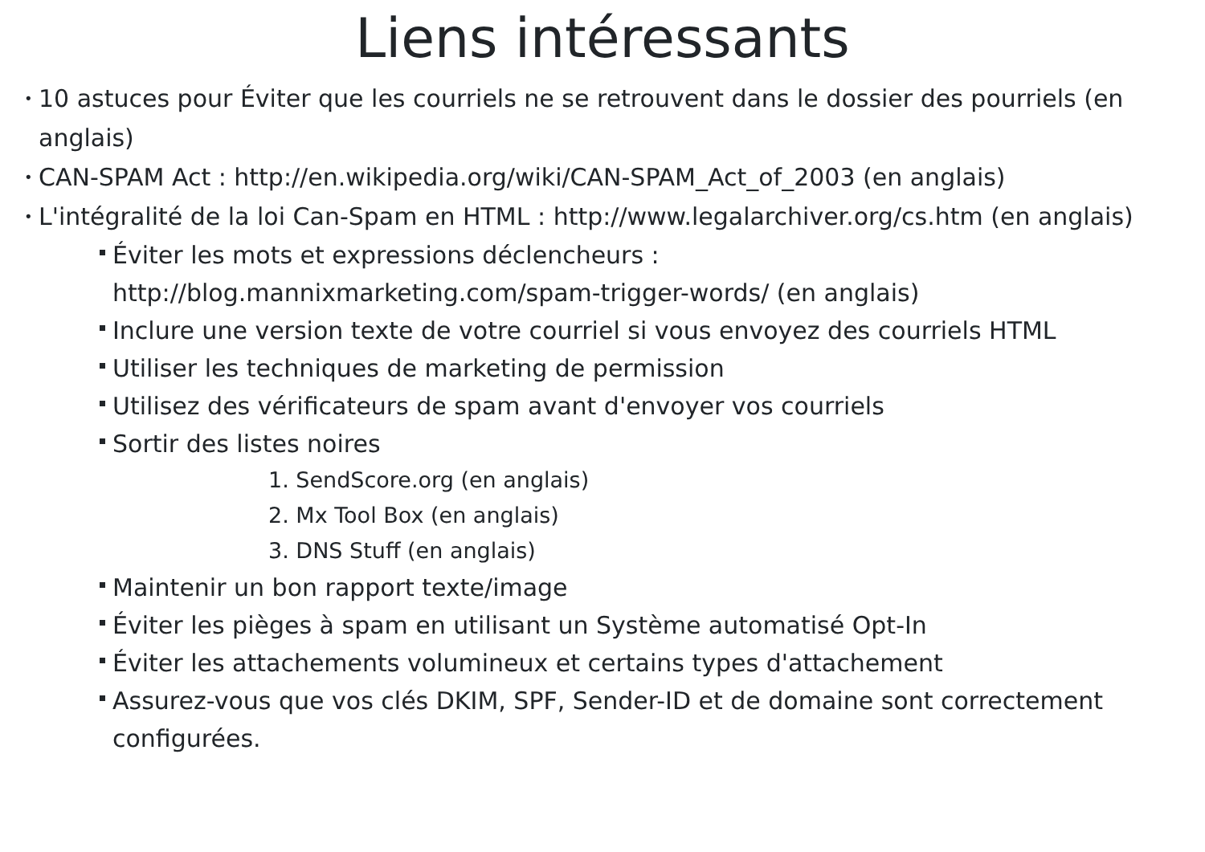Liens intéressants
• 10 astuces pour Éviter que les courriels ne se retrouvent dans le dossier des pourriels (en anglais)
• CAN-SPAM Act : http://en.wikipedia.org/wiki/CAN-SPAM_Act_of_2003 (en anglais)
• L'intégralité de la loi Can-Spam en HTML : http://www.legalarchiver.org/cs.htm (en anglais)
Éviter les mots et expressions déclencheurs :
http://blog.mannixmarketing.com/spam-trigger-words/ (en anglais)
Inclure une version texte de votre courriel si vous envoyez des courriels HTML
Utiliser les techniques de marketing de permission
Utilisez des vérificateurs de spam avant d'envoyer vos courriels
Sortir des listes noires
1. SendScore.org (en anglais)
2. Mx Tool Box (en anglais)
3. DNS Stuff (en anglais)
Maintenir un bon rapport texte/image
Éviter les pièges à spam en utilisant un Système automatisé Opt-In
Éviter les attachements volumineux et certains types d'attachement
Assurez-vous que vos clés DKIM, SPF, Sender-ID et de domaine sont correctement configurées.